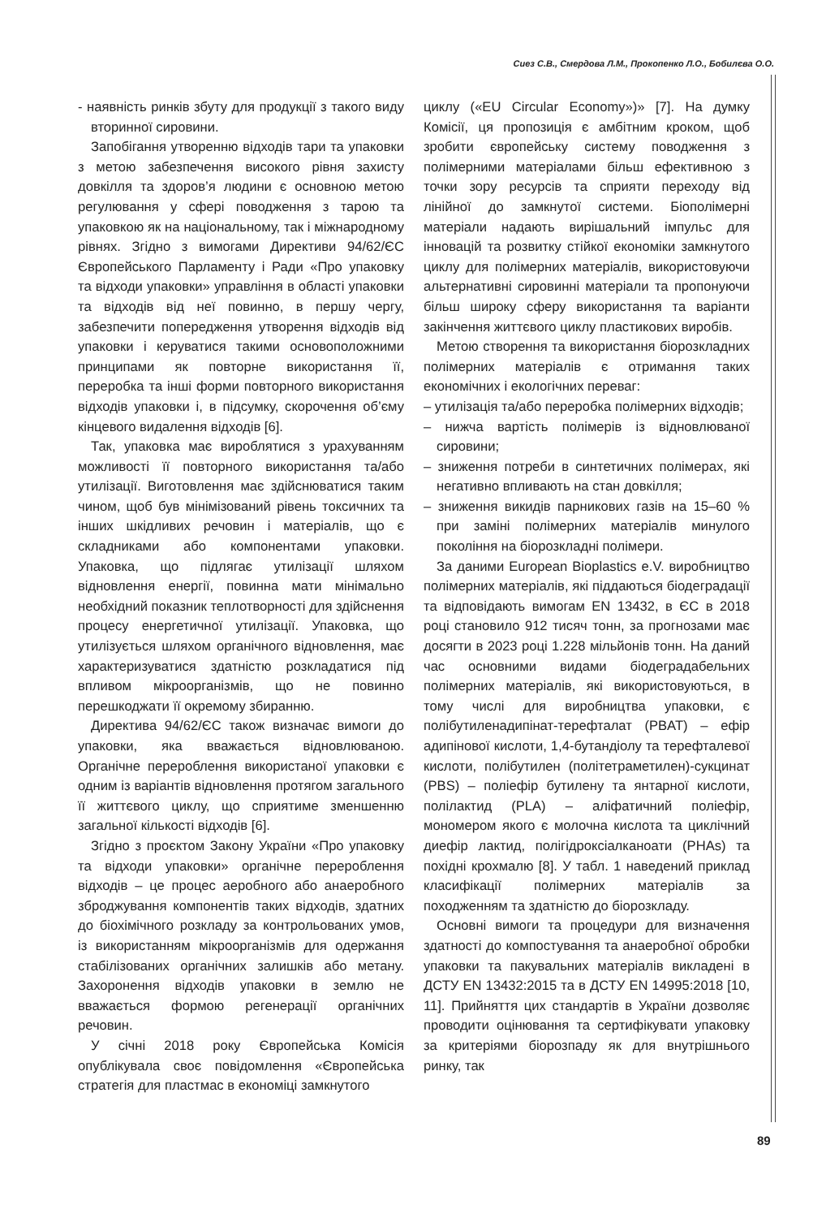Сиез С.В., Смердова Л.М., Прокопенко Л.О., Бобилєва О.О.
- наявність ринків збуту для продукції з такого виду вторинної сировини.
Запобігання утворенню відходів тари та упаковки з метою забезпечення високого рівня захисту довкілля та здоров’я людини є основною метою регулювання у сфері поводження з тарою та упаковкою як на національному, так і міжнародному рівнях. Згідно з вимогами Директиви 94/62/ЄС Європейського Парламенту і Ради «Про упаковку та відходи упаковки» управління в області упаковки та відходів від неї повинно, в першу чергу, забезпечити попередження утворення відходів від упаковки і керуватися такими основоположними принципами як повторне використання її, переробка та інші форми повторного використання відходів упаковки і, в підсумку, скорочення об’єму кінцевого видалення відходів [6].
Так, упаковка має вироблятися з урахуванням можливості її повторного використання та/або утилізації. Виготовлення має здійснюватися таким чином, щоб був мінімізований рівень токсичних та інших шкідливих речовин і матеріалів, що є складниками або компонентами упаковки. Упаковка, що підлягає утилізації шляхом відновлення енергії, повинна мати мінімально необхідний показник теплотворності для здійснення процесу енергетичної утилізації. Упаковка, що утилізується шляхом органічного відновлення, має характеризуватися здатністю розкладатися під впливом мікроорганізмів, що не повинно перешкоджати її окремому збиранню.
Директива 94/62/ЄС також визначає вимоги до упаковки, яка вважається відновлюваною. Органічне перероблення використаної упаковки є одним із варіантів відновлення протягом загального її життєвого циклу, що сприятиме зменшенню загальної кількості відходів [6].
Згідно з проєктом Закону України «Про упаковку та відходи упаковки» органічне перероблення відходів – це процес аеробного або анаеробного зброджування компонентів таких відходів, здатних до біохімічного розкладу за контрольованих умов, із використанням мікроорганізмів для одержання стабілізованих органічних залишків або метану. Захоронення відходів упаковки в землю не вважається формою регенерації органічних речовин.
У січні 2018 року Європейська Комісія опублікувала своє повідомлення «Європейська стратегія для пластмас в економіці замкнутого
циклу («EU Circular Economy»)» [7]. На думку Комісії, ця пропозиція є амбітним кроком, щоб зробити європейську систему поводження з полімерними матеріалами більш ефективною з точки зору ресурсів та сприяти переходу від лінійної до замкнутої системи. Біополімерні матеріали надають вирішальний імпульс для інновацій та розвитку стійкої економіки замкнутого циклу для полімерних матеріалів, використовуючи альтернативні сировинні матеріали та пропонуючи більш широку сферу використання та варіанти закінчення життєвого циклу пластикових виробів.
Метою створення та використання біорозкладних полімерних матеріалів є отримання таких економічних і екологічних переваг:
– утилізація та/або переробка полімерних відходів;
– нижча вартість полімерів із відновлюваної сировини;
– зниження потреби в синтетичних полімерах, які негативно впливають на стан довкілля;
– зниження викидів парникових газів на 15–60 % при заміні полімерних матеріалів минулого покоління на біорозкладні полімери.
За даними European Bioplastics e.V. виробництво полімерних матеріалів, які піддаються біодеградації та відповідають вимогам EN 13432, в ЄС в 2018 році становило 912 тисяч тонн, за прогнозами має досягти в 2023 році 1.228 мільйонів тонн. На даний час основними видами біодеградабельних полімерних матеріалів, які використовуються, в тому числі для виробництва упаковки, є полібутиленадипінат-терефталат (PBAT) – ефір адипінової кислоти, 1,4-бутандіолу та терефталевої кислоти, полібутилен (політетраметилен)-сукцинат (PBS) – поліефір бутилену та янтарної кислоти, полілактид (PLA) – аліфатичний поліефір, мономером якого є молочна кислота та циклічний диефір лактид, полігідроксіалканоати (PHAs) та похідні крохмалю [8]. У табл. 1 наведений приклад класифікації полімерних матеріалів за походженням та здатністю до біорозкладу.
Основні вимоги та процедури для визначення здатності до компостування та анаеробної обробки упаковки та пакувальних матеріалів викладені в ДСТУ EN 13432:2015 та в ДСТУ EN 14995:2018 [10, 11]. Прийняття цих стандартів в України дозволяє проводити оцінювання та сертифікувати упаковку за критеріями біорозпаду як для внутрішнього ринку, так
89